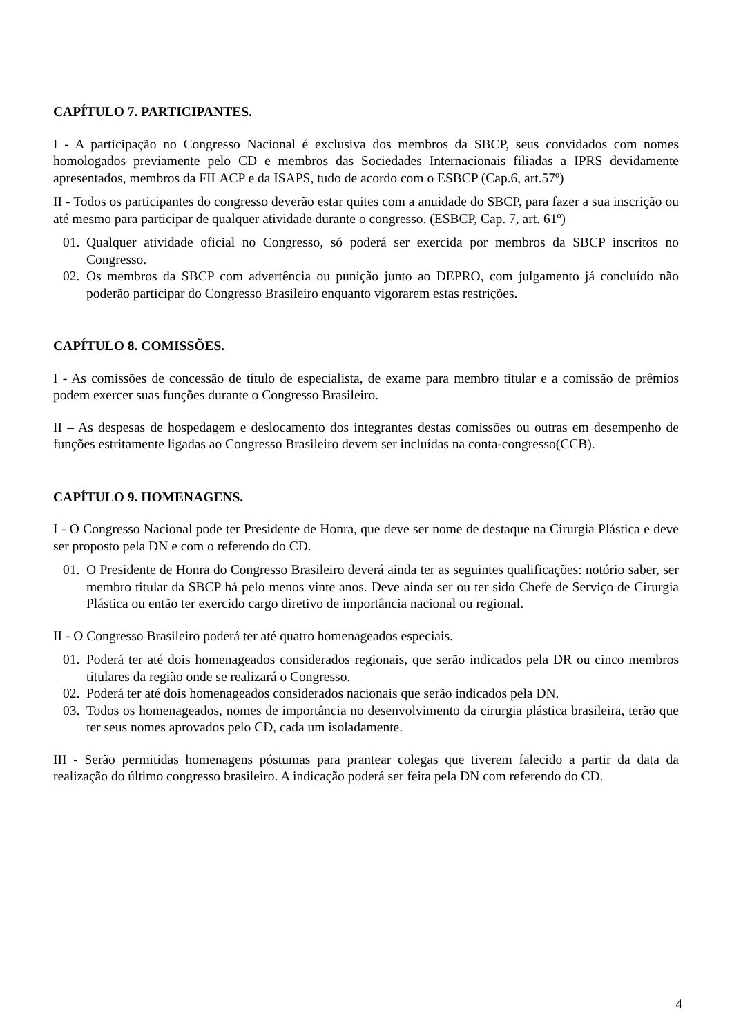CAPÍTULO 7. PARTICIPANTES.
I - A participação no Congresso Nacional é exclusiva dos membros da SBCP, seus convidados com nomes homologados previamente pelo CD e membros das Sociedades Internacionais filiadas a IPRS devidamente apresentados, membros da FILACP e da ISAPS, tudo de acordo com o ESBCP (Cap.6, art.57º)
II - Todos os participantes do congresso deverão estar quites com a anuidade do SBCP, para fazer a sua inscrição ou até mesmo para participar de qualquer atividade durante o congresso. (ESBCP, Cap. 7, art. 61º)
01. Qualquer atividade oficial no Congresso, só poderá ser exercida por membros da SBCP inscritos no Congresso.
02. Os membros da SBCP com advertência ou punição junto ao DEPRO, com julgamento já concluído não poderão participar do Congresso Brasileiro enquanto vigorarem estas restrições.
CAPÍTULO 8. COMISSÕES.
I - As comissões de concessão de título de especialista, de exame para membro titular e a comissão de prêmios podem exercer suas funções durante o Congresso Brasileiro.
II – As despesas de hospedagem e deslocamento dos integrantes destas comissões ou outras em desempenho de funções estritamente ligadas ao Congresso Brasileiro devem ser incluídas na conta-congresso(CCB).
CAPÍTULO 9. HOMENAGENS.
I - O Congresso Nacional pode ter Presidente de Honra, que deve ser nome de destaque na Cirurgia Plástica e deve ser proposto pela DN e com o referendo do CD.
01. O Presidente de Honra do Congresso Brasileiro deverá ainda ter as seguintes qualificações: notório saber, ser membro titular da SBCP há pelo menos vinte anos. Deve ainda ser ou ter sido Chefe de Serviço de Cirurgia Plástica ou então ter exercido cargo diretivo de importância nacional ou regional.
II - O Congresso Brasileiro poderá ter até quatro homenageados especiais.
01. Poderá ter até dois homenageados considerados regionais, que serão indicados pela DR ou cinco membros titulares da região onde se realizará o Congresso.
02. Poderá ter até dois homenageados considerados nacionais que serão indicados pela DN.
03. Todos os homenageados, nomes de importância no desenvolvimento da cirurgia plástica brasileira, terão que ter seus nomes aprovados pelo CD, cada um isoladamente.
III - Serão permitidas homenagens póstumas para prantear colegas que tiverem falecido a partir da data da realização do último congresso brasileiro. A indicação poderá ser feita pela DN com referendo do CD.
4